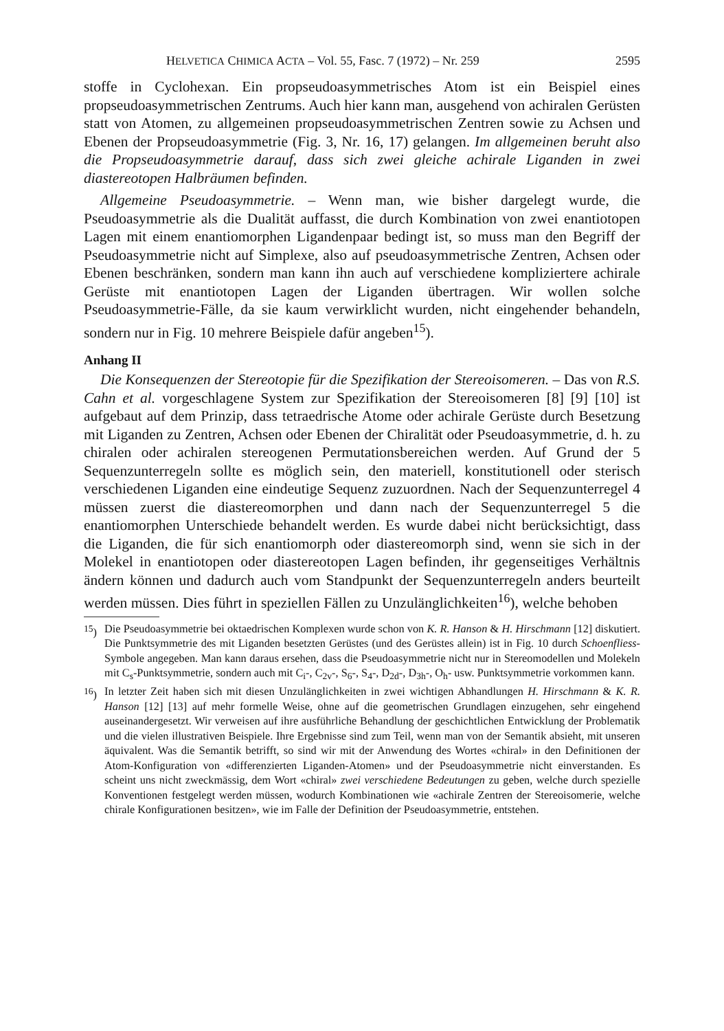HELVETICA CHIMICA ACTA – Vol. 55, Fasc. 7 (1972) – Nr. 259 2595
stoffe in Cyclohexan. Ein propseudoasymmetrisches Atom ist ein Beispiel eines propseudoasymmetrischen Zentrums. Auch hier kann man, ausgehend von achiralen Gerüsten statt von Atomen, zu allgemeinen propseudoasymmetrischen Zentren sowie zu Achsen und Ebenen der Propseudoasymmetrie (Fig. 3, Nr. 16, 17) gelangen. Im allgemeinen beruht also die Propseudoasymmetrie darauf, dass sich zwei gleiche achirale Liganden in zwei diastereotopen Halbräumen befinden.
Allgemeine Pseudoasymmetrie. – Wenn man, wie bisher dargelegt wurde, die Pseudoasymmetrie als die Dualität auffasst, die durch Kombination von zwei enantiotopen Lagen mit einem enantiomorphen Ligandenpaar bedingt ist, so muss man den Begriff der Pseudoasymmetrie nicht auf Simplexe, also auf pseudoasymmetrische Zentren, Achsen oder Ebenen beschränken, sondern man kann ihn auch auf verschiedene kompliziertere achirale Gerüste mit enantiotopen Lagen der Liganden übertragen. Wir wollen solche Pseudoasymmetrie-Fälle, da sie kaum verwirklicht wurden, nicht eingehender behandeln, sondern nur in Fig. 10 mehrere Beispiele dafür angeben<sup>15</sup>).
Anhang II
Die Konsequenzen der Stereotopie für die Spezifikation der Stereoisomeren. – Das von R.S. Cahn et al. vorgeschlagene System zur Spezifikation der Stereoisomeren [8] [9] [10] ist aufgebaut auf dem Prinzip, dass tetraedrische Atome oder achirale Gerüste durch Besetzung mit Liganden zu Zentren, Achsen oder Ebenen der Chiralität oder Pseudoasymmetrie, d. h. zu chiralen oder achiralen stereogenen Permutationsbereichen werden. Auf Grund der 5 Sequenzunterregeln sollte es möglich sein, den materiell, konstitutionell oder sterisch verschiedenen Liganden eine eindeutige Sequenz zuzuordnen. Nach der Sequenzunterregel 4 müssen zuerst die diastereomorphen und dann nach der Sequenzunterregel 5 die enantiomorphen Unterschiede behandelt werden. Es wurde dabei nicht berücksichtigt, dass die Liganden, die für sich enantiomorph oder diastereomorph sind, wenn sie sich in der Molekel in enantiotopen oder diastereotopen Lagen befinden, ihr gegenseitiges Verhältnis ändern können und dadurch auch vom Standpunkt der Sequenzunterregeln anders beurteilt werden müssen. Dies führt in speziellen Fällen zu Unzulänglichkeiten<sup>16</sup>), welche behoben
<sup>15</sup>) Die Pseudoasymmetrie bei oktaedrischen Komplexen wurde schon von K. R. Hanson & H. Hirschmann [12] diskutiert. Die Punktsymmetrie des mit Liganden besetzten Gerüstes (und des Gerüstes allein) ist in Fig. 10 durch Schoenfliess-Symbole angegeben. Man kann daraus ersehen, dass die Pseudoasymmetrie nicht nur in Stereomodellen und Molekeln mit C<sub>s</sub>-Punktsymmetrie, sondern auch mit C<sub>i</sub>-, C<sub>2v</sub>-, S<sub>6</sub>-, S<sub>4</sub>-, D<sub>2d</sub>-, D<sub>3h</sub>-, O<sub>h</sub>- usw. Punktsymmetrie vorkommen kann.
<sup>16</sup>) In letzter Zeit haben sich mit diesen Unzulänglichkeiten in zwei wichtigen Abhandlungen H. Hirschmann & K. R. Hanson [12] [13] auf mehr formelle Weise, ohne auf die geometrischen Grundlagen einzugehen, sehr eingehend auseinandergesetzt. Wir verweisen auf ihre ausführliche Behandlung der geschichtlichen Entwicklung der Problematik und die vielen illustrativen Beispiele. Ihre Ergebnisse sind zum Teil, wenn man von der Semantik absieht, mit unseren äquivalent. Was die Semantik betrifft, so sind wir mit der Anwendung des Wortes «chiral» in den Definitionen der Atom-Konfiguration von «differenzierten Liganden-Atomen» und der Pseudoasymmetrie nicht einverstanden. Es scheint uns nicht zweckmässig, dem Wort «chiral» zwei verschiedene Bedeutungen zu geben, welche durch spezielle Konventionen festgelegt werden müssen, wodurch Kombinationen wie «achirale Zentren der Stereoisomerie, welche chirale Konfigurationen besitzen», wie im Falle der Definition der Pseudoasymmetrie, entstehen.